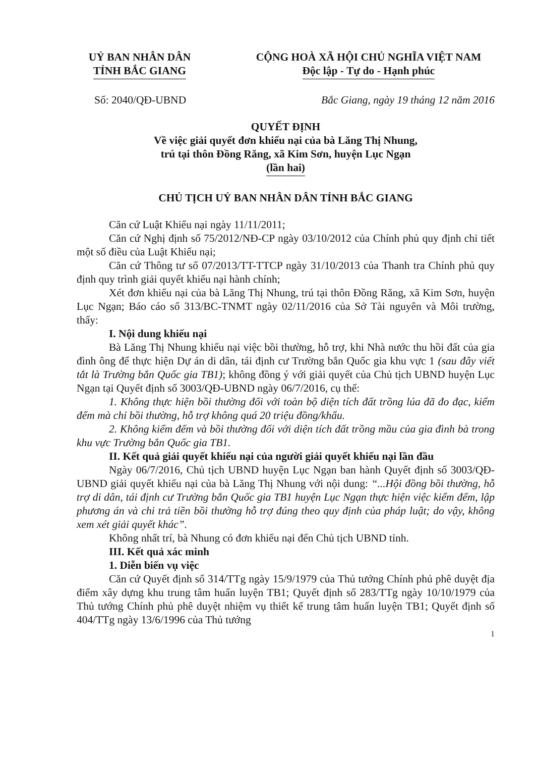UỶ BAN NHÂN DÂN
TỈNH BẮC GIANG
CỘNG HOÀ XÃ HỘI CHỦ NGHĨA VIỆT NAM
Độc lập - Tự do - Hạnh phúc
Số: 2040/QĐ-UBND Bắc Giang, ngày 19 tháng 12 năm 2016
QUYẾT ĐỊNH
Về việc giải quyết đơn khiếu nại của bà Lăng Thị Nhung,
trú tại thôn Đồng Răng, xã Kim Sơn, huyện Lục Ngạn
(lần hai)
CHỦ TỊCH UỶ BAN NHÂN DÂN TỈNH BẮC GIANG
Căn cứ Luật Khiếu nại ngày 11/11/2011;
Căn cứ Nghị định số 75/2012/NĐ-CP ngày 03/10/2012 của Chính phủ quy định chi tiết một số điều của Luật Khiếu nại;
Căn cứ Thông tư số 07/2013/TT-TTCP ngày 31/10/2013 của Thanh tra Chính phủ quy định quy trình giải quyết khiếu nại hành chính;
Xét đơn khiếu nại của bà Lăng Thị Nhung, trú tại thôn Đồng Răng, xã Kim Sơn, huyện Lục Ngạn; Báo cáo số 313/BC-TNMT ngày 02/11/2016 của Sở Tài nguyên và Môi trường, thấy:
I. Nội dung khiếu nại
Bà Lăng Thị Nhung khiếu nại việc bồi thường, hỗ trợ, khi Nhà nước thu hồi đất của gia đình ông để thực hiện Dự án di dân, tái định cư Trường bắn Quốc gia khu vực 1 (sau đây viết tắt là Trường bắn Quốc gia TB1); không đồng ý với giải quyết của Chủ tịch UBND huyện Lục Ngạn tại Quyết định số 3003/QĐ-UBND ngày 06/7/2016, cụ thể:
1. Không thực hiện bồi thường đối với toàn bộ diện tích đất trồng lúa đã đo đạc, kiểm đếm mà chỉ bồi thường, hỗ trợ không quá 20 triệu đồng/khẩu.
2. Không kiểm đếm và bồi thường đối với diện tích đất trồng mầu của gia đình bà trong khu vực Trường bắn Quốc gia TB1.
II. Kết quả giải quyết khiếu nại của người giải quyết khiếu nại lần đầu
Ngày 06/7/2016, Chủ tịch UBND huyện Lục Ngạn ban hành Quyết định số 3003/QĐ-UBND giải quyết khiếu nại của bà Lăng Thị Nhung với nội dung: “...Hội đồng bồi thường, hỗ trợ di dân, tái định cư Trường bắn Quốc gia TB1 huyện Lục Ngạn thực hiện việc kiểm đếm, lập phương án và chi trả tiền bồi thường hỗ trợ đúng theo quy định của pháp luật; do vậy, không xem xét giải quyết khác”.
Không nhất trí, bà Nhung có đơn khiếu nại đến Chủ tịch UBND tỉnh.
III. Kết quả xác minh
1. Diễn biến vụ việc
Căn cứ Quyết định số 314/TTg ngày 15/9/1979 của Thủ tướng Chính phủ phê duyệt địa điểm xây dựng khu trung tâm huấn luyện TB1; Quyết định số 283/TTg ngày 10/10/1979 của Thủ tướng Chính phủ phê duyệt nhiệm vụ thiết kế trung tâm huấn luyện TB1; Quyết định số 404/TTg ngày 13/6/1996 của Thủ tướng
1